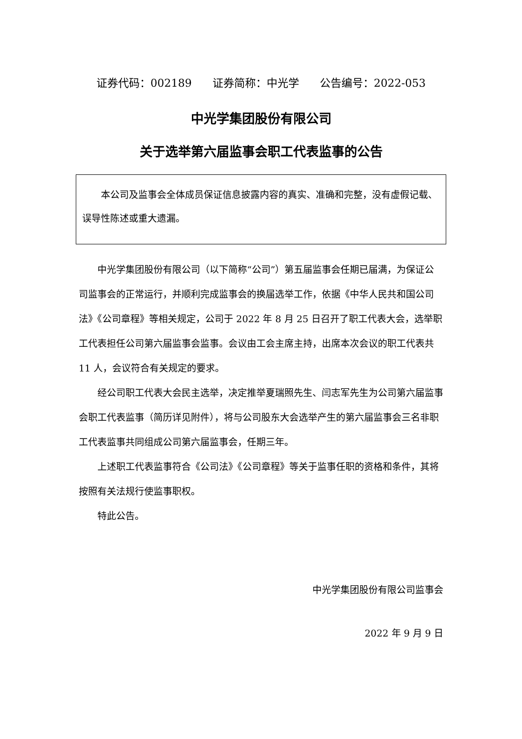证券代码：002189 证券简称：中光学 公告编号：2022-053
中光学集团股份有限公司
关于选举第六届监事会职工代表监事的公告
本公司及监事会全体成员保证信息披露内容的真实、准确和完整，没有虚假记载、误导性陈述或重大遗漏。
中光学集团股份有限公司（以下简称“公司”）第五届监事会任期已届满，为保证公司监事会的正常运行，并顺利完成监事会的换届选举工作，依据《中华人民共和国公司法》《公司章程》等相关规定，公司于 2022 年 8 月 25 日召开了职工代表大会，选举职工代表担任公司第六届监事会监事。会议由工会主席主持，出席本次会议的职工代表共 11 人，会议符合有关规定的要求。
经公司职工代表大会民主选举，决定推举夏瑞照先生、闫志军先生为公司第六届监事会职工代表监事（简历详见附件），将与公司股东大会选举产生的第六届监事会三名非职工代表监事共同组成公司第六届监事会，任期三年。
上述职工代表监事符合《公司法》《公司章程》等关于监事任职的资格和条件，其将按照有关法规行使监事职权。
特此公告。
中光学集团股份有限公司监事会
2022 年 9 月 9 日